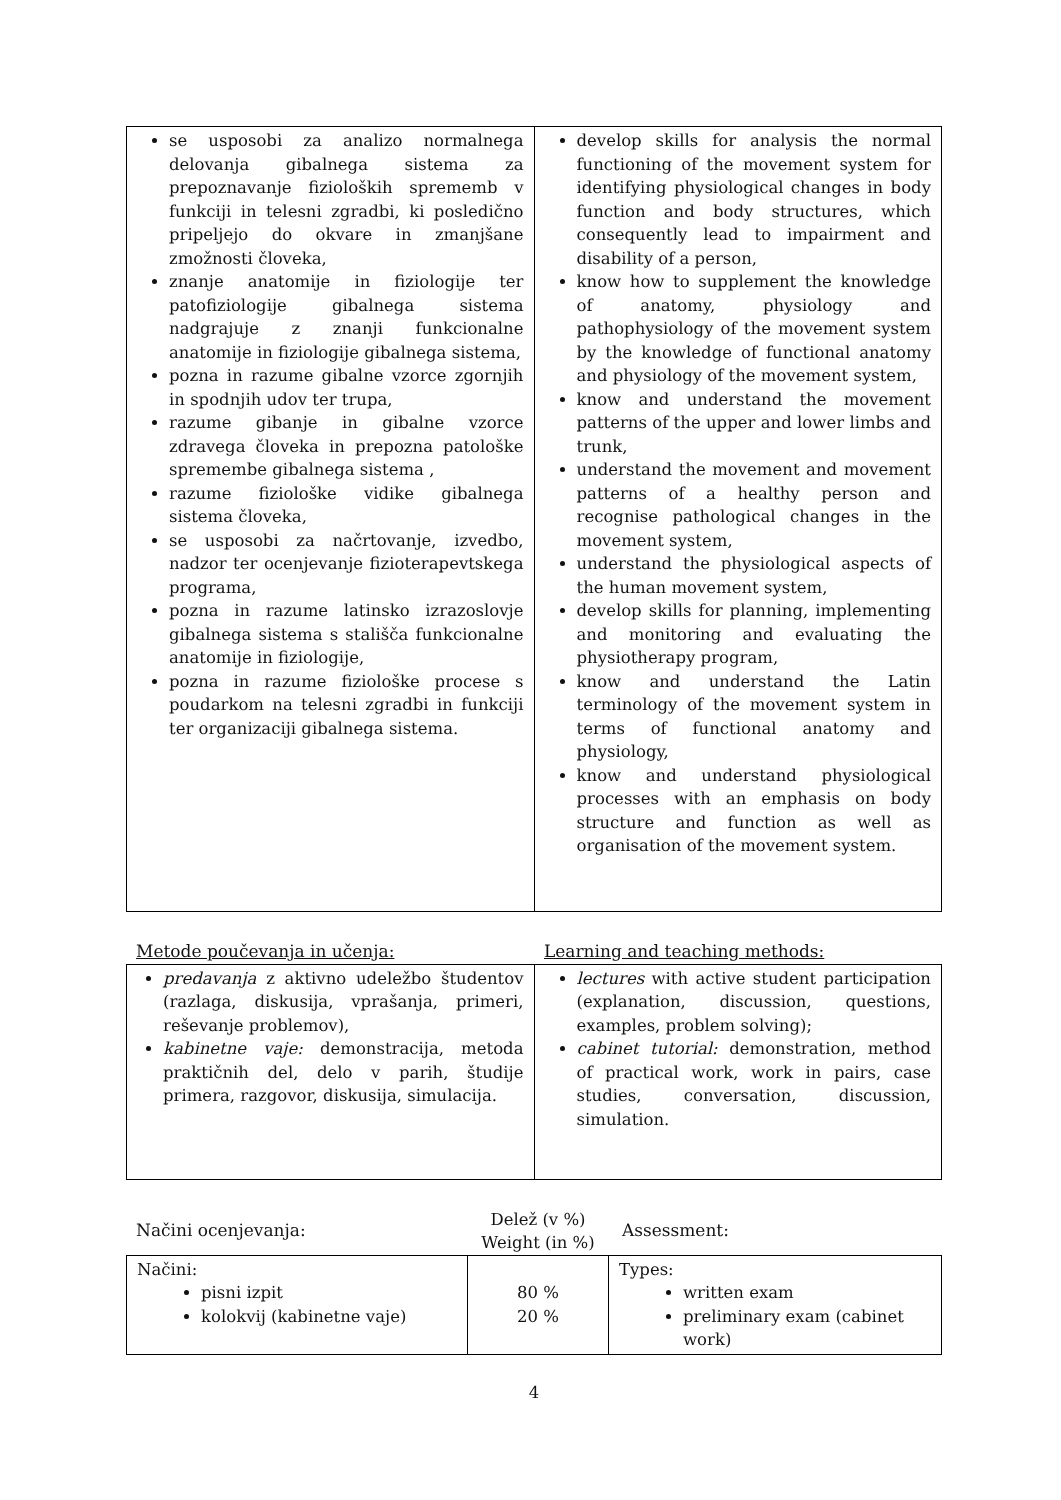| se usposobi za analizo normalnega delovanja gibalnega sistema za prepoznavanje fizioloških sprememb v funkciji in telesni zgradbi, ki posledično pripeljejo do okvare in zmanjšane zmožnosti človeka, znanje anatomije in fiziologije ter patofiziologije gibalnega sistema nadgrajuje z znanji funkcionalne anatomije in fiziologije gibalnega sistema, pozna in razume gibalne vzorce zgornjih in spodnjih udov ter trupa, razume gibanje in gibalne vzorce zdravega človeka in prepozna patološke spremembe gibalnega sistema , razume fiziološke vidike gibalnega sistema človeka, se usposobi za načrtovanje, izvedbo, nadzor ter ocenjevanje fizioterapevtskega programa, pozna in razume latinsko izrazoslovje gibalnega sistema s stališča funkcionalne anatomije in fiziologije, pozna in razume fiziološke procese s poudarkom na telesni zgradbi in funkciji ter organizaciji gibalnega sistema. | develop skills for analysis the normal functioning of the movement system for identifying physiological changes in body function and body structures, which consequently lead to impairment and disability of a person, know how to supplement the knowledge of anatomy, physiology and pathophysiology of the movement system by the knowledge of functional anatomy and physiology of the movement system, know and understand the movement patterns of the upper and lower limbs and trunk, understand the movement and movement patterns of a healthy person and recognise pathological changes in the movement system, understand the physiological aspects of the human movement system, develop skills for planning, implementing and monitoring and evaluating the physiotherapy program, know and understand the Latin terminology of the movement system in terms of functional anatomy and physiology, know and understand physiological processes with an emphasis on body structure and function as well as organisation of the movement system. |
Metode poučevanja in učenja: Learning and teaching methods:
| predavanja z aktivno udeležbo študentov (razlaga, diskusija, vprašanja, primeri, reševanje problemov), kabinetne vaje: demonstracija, metoda praktičnih del, delo v parih, študije primera, razgovor, diskusija, simulacija. | lectures with active student participation (explanation, discussion, questions, examples, problem solving); cabinet tutorial: demonstration, method of practical work, work in pairs, case studies, conversation, discussion, simulation. |
Načini ocenjevanja:
Delež (v %)
Weight (in %)
Assessment:
| Načini: pisni izpit kolokvij (kabinetne vaje) | 80 % 20 % | Types: written exam preliminary exam (cabinet work) |
4